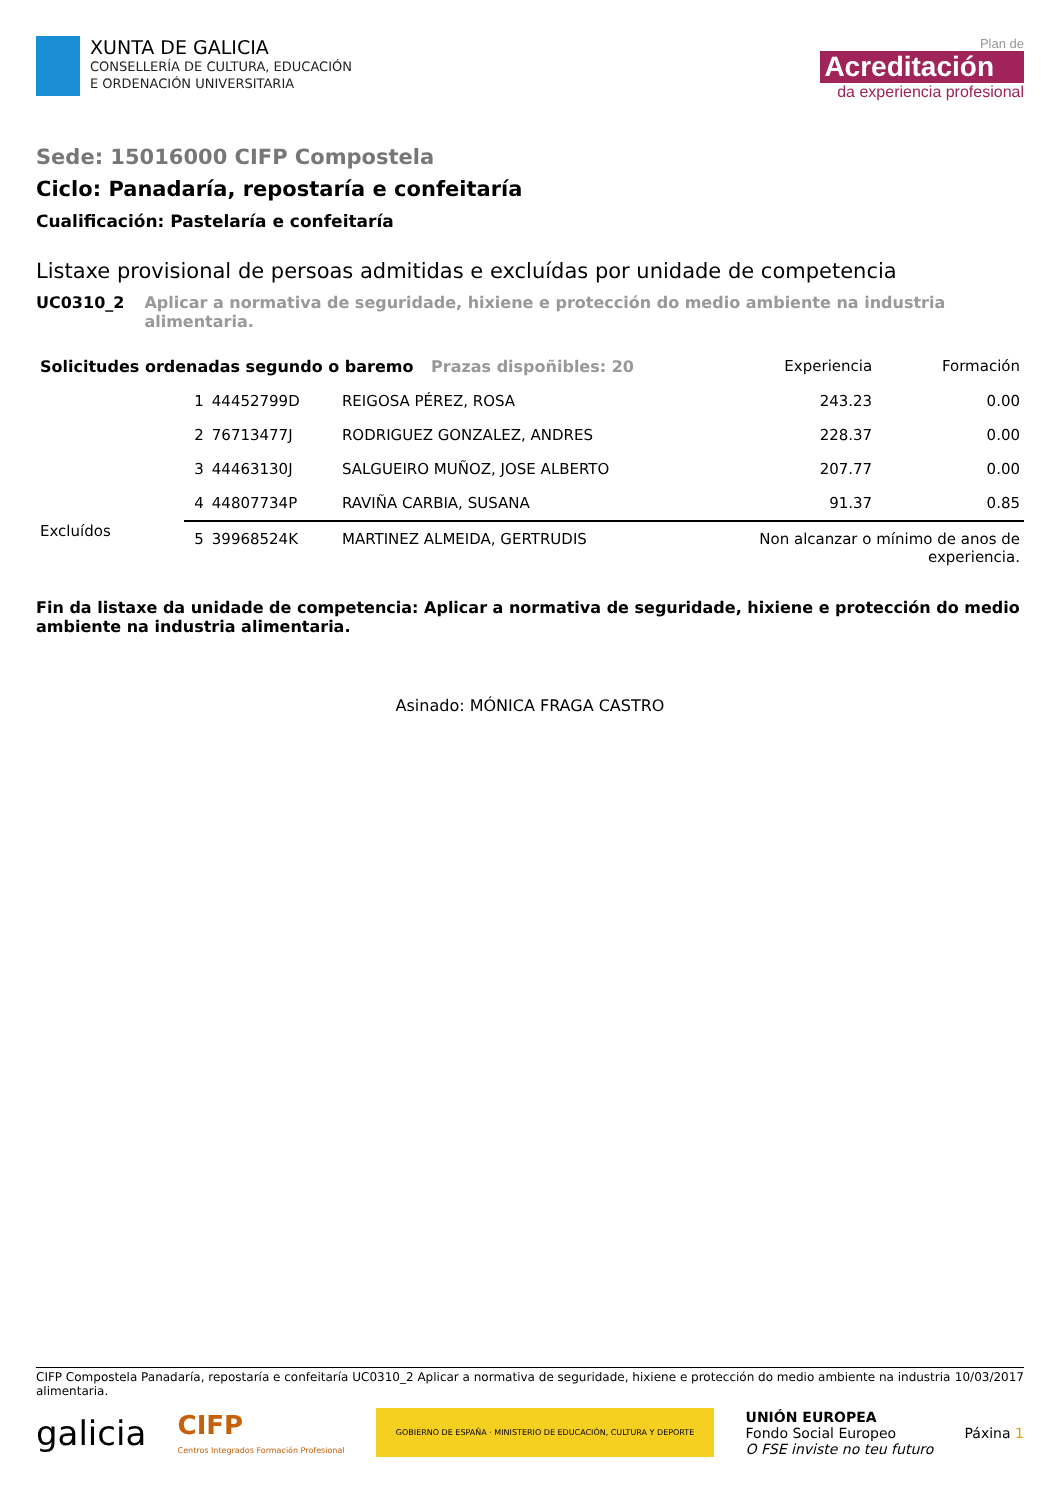XUNTA DE GALICIA
CONSELLERÍA DE CULTURA, EDUCACIÓN
E ORDENACIÓN UNIVERSITARIA
Plan de
Acreditación
da experiencia profesional
Sede: 15016000 CIFP Compostela
Ciclo: Panadaría, repostaría e confeitaría
Cualificación: Pastelaría e confeitaría
Listaxe provisional de persoas admitidas e excluídas por unidade de competencia
UC0310_2 Aplicar a normativa de seguridade, hixiene e protección do medio ambiente na industria alimentaria.
| Solicitudes ordenadas segundo o baremo Prazas dispoñibles: 20 | | | | Experiencia | Formación |
| --- | --- | --- | --- | --- | --- |
| | 1 | 44452799D | REIGOSA PÉREZ, ROSA | 243.23 | 0.00 |
| | 2 | 76713477J | RODRIGUEZ GONZALEZ, ANDRES | 228.37 | 0.00 |
| | 3 | 44463130J | SALGUEIRO MUÑOZ, JOSE ALBERTO | 207.77 | 0.00 |
| | 4 | 44807734P | RAVIÑA CARBIA, SUSANA | 91.37 | 0.85 |
| Excluídos | 5 | 39968524K | MARTINEZ ALMEIDA, GERTRUDIS | Non alcanzar o mínimo de anos de experiencia. | |
Fin da listaxe da unidade de competencia: Aplicar a normativa de seguridade, hixiene e protección do medio ambiente na industria alimentaria.
Asinado: MÓNICA FRAGA CASTRO
CIFP Compostela Panadaría, repostaría e confeitaría UC0310_2 Aplicar a normativa de seguridade, hixiene e protección do medio ambiente na industria alimentaria. 10/03/2017
galicia CIFP
Centros Integrados Formación Profesional GOBIERNO DE ESPAÑA · MINISTERIO DE EDUCACIÓN, CULTURA Y DEPORTE UNIÓN EUROPEA
Fondo Social Europeo
O FSE inviste no teu futuro Páxina 1